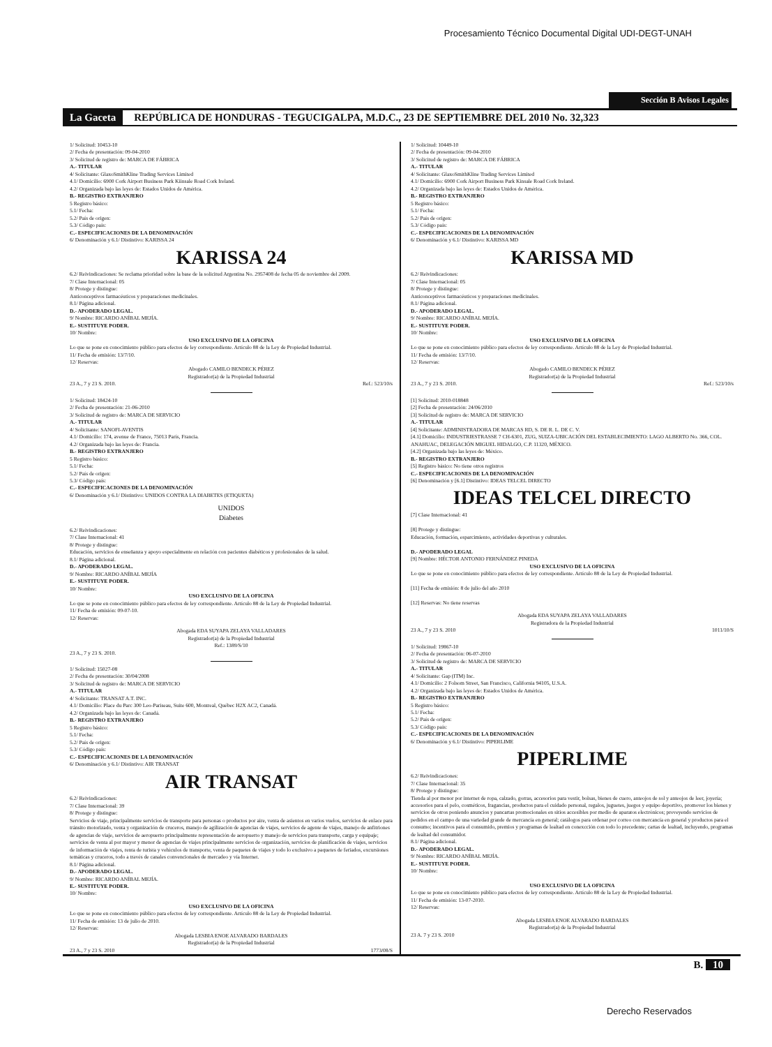Procesamiento Técnico Documental Digital UDI-DEGT-UNAH
Sección B Avisos Legales
La Gaceta REPÚBLICA DE HONDURAS - TEGUCIGALPA, M.D.C., 23 DE SEPTIEMBRE DEL 2010 No. 32,323
1/ Solicitud: 10453-10
2/ Fecha de presentación: 09-04-2010
3/ Solicitud de registro de: MARCA DE FÁBRICA
A.- TITULAR
4/ Solicitante: GlaxoSmithKline Trading Services Limited
4.1/ Domicilio: 6900 Cork Airport Business Park Kiinsale Road Cork Ireland.
4.2/ Organizada bajo las leyes de: Estados Unidos de América.
B.- REGISTRO EXTRANJERO
5 Registro básico:
5.1/ Fecha:
5.2/ País de origen:
5.3/ Código país:
C.- ESPECIFICACIONES DE LA DENOMINACIÓN
6/ Denominación y 6.1/ Distintivo: KARISSA 24
KARISSA 24
6.2/ Reivindicaciones: Se reclama prioridad sobre la base de la solicitud Argentina No. 2957408 de fecha 05 de noviembre del 2009.
7/ Clase Internacional: 05
8/ Protege y distingue:
Anticonceptivos farmacéuticos y preparaciones medicinales.
8.1/ Página adicional.
D.- APODERADO LEGAL.
9/ Nombre: RICARDO ANÍBAL MEJÍA.
E.- SUSTITUYE PODER.
10/ Nombre:
USO EXCLUSIVO DE LA OFICINA
Lo que se pone en conocimiento público para efectos de ley correspondiente. Artículo 88 de la Ley de Propiedad Industrial.
11/ Fecha de emisión: 13/7/10.
12/ Reservas:
Abogado CAMILO BENDECK PÉREZ
Registrador(a) de la Propiedad Industrial
23 A., 7 y 23 S. 2010. Ref.: 523/10/s
1/ Solicitud: 18424-10
2/ Fecha de presentación: 21-06-2010
3/ Solicitud de registro de: MARCA DE SERVICIO
A.- TITULAR
4/ Solicitante: SANOFI-AVENTIS
4.1/ Domicilio: 174, avenue de France, 75013 París, Francia.
4.2/ Organizada bajo las leyes de: Francia.
B.- REGISTRO EXTRANJERO
5 Registro básico:
5.1/ Fecha:
5.2/ País de origen:
5.3/ Código país:
C.- ESPECIFICACIONES DE LA DENOMINACIÓN
6/ Denominación y 6.1/ Distintivo: UNIDOS CONTRA LA DIABETES (ETIQUETA)
UNIDOS
Diabetes
6.2/ Reivindicaciones:
7/ Clase Internacional: 41
8/ Protege y distingue:
Educación, servicios de enseñanza y apoyo especialmente en relación con pacientes diabéticos y profesionales de la salud.
8.1/ Página adicional.
D.- APODERADO LEGAL.
9/ Nombre: RICARDO ANÍBAL MEJÍA
E.- SUSTITUYE PODER.
10/ Nombre:
USO EXCLUSIVO DE LA OFICINA
Lo que se pone en conocimiento público para efectos de ley correspondiente. Artículo 88 de la Ley de Propiedad Industrial.
11/ Fecha de emisión: 09-07-10.
12/ Reservas:
Abogada EDA SUYAPA ZELAYA VALLADARES
Registrador(a) de la Propiedad Industrial
Ref.: 1389/S/10
23 A., 7 y 23 S. 2010.
1/ Solicitud: 15027-08
2/ Fecha de presentación: 30/04/2008
3/ Solicitud de registro de: MARCA DE SERVICIO
A.- TITULAR
4/ Solicitante: TRANSAT A.T. INC.
4.1/ Domicilio: Place du Parc 300 Leo-Pariseau, Suite 600, Montreal, Québec H2X AC2, Canadá.
4.2/ Organizada bajo las leyes de: Canadá.
B.- REGISTRO EXTRANJERO
5 Registro básico:
5.1/ Fecha:
5.2/ País de origen:
5.3/ Código país:
C.- ESPECIFICACIONES DE LA DENOMINACIÓN
6/ Denominación y 6.1/ Distintivo: AIR TRANSAT
AIR TRANSAT
6.2/ Reivindicaciones:
7/ Clase Internacional: 39
8/ Protege y distingue:
Servicios de viaje, principalmente servicios de transporte para personas o productos por aire, venta de asientos en varios vuelos, servicios de enlace para tránsito motorizado, venta y organización de cruceros, manejo de agilización de agencias de viajes, servicios de agente de viajes, manejo de anfitriones de agencias de viaje, servicios de aeropuerto principalmente representación de aeropuerto y manejo de servicios para transporte, carga y equipaje; servicios de venta al por mayor y menor de agencias de viajes principalmente servicios de organización, servicios de planificación de viajes, servicios de información de viajes, renta de turista y vehículos de transporte, venta de paquetes de viajes y todo lo exclusivo a paquetes de feriados, excursiones temáticas y cruceros, todo a través de canales convencionales de mercadeo y vía Internet.
8.1/ Página adicional.
D.- APODERADO LEGAL.
9/ Nombre: RICARDO ANÍBAL MEJÍA.
E.- SUSTITUYE PODER.
10/ Nombre:
USO EXCLUSIVO DE LA OFICINA
Lo que se pone en conocimiento público para efectos de ley correspondiente. Artículo 88 de la Ley de Propiedad Industrial.
11/ Fecha de emisión: 13 de julio de 2010.
12/ Reservas:
Abogada LESBIA ENOE ALVARADO BARDALES
Registrador(a) de la Propiedad Industrial
23 A., 7 y 23 S. 2010 1773/08/S
1/ Solicitud: 10449-10
2/ Fecha de presentación: 09-04-2010
3/ Solicitud de registro de: MARCA DE FÁBRICA
A.- TITULAR
4/ Solicitante: GlaxoSmithKline Trading Services Limited
4.1/ Domicilio: 6900 Cork Airport Business Park Kinsale Road Cork Ireland.
4.2/ Organizada bajo las leyes de: Estados Unidos de América.
B.- REGISTRO EXTRANJERO
5 Registro básico:
5.1/ Fecha:
5.2/ País de origen:
5.3/ Código país:
C.- ESPECIFICACIONES DE LA DENOMINACIÓN
6/ Denominación y 6.1/ Distintivo: KARISSA MD
KARISSA MD
6.2/ Reivindicaciones:
7/ Clase Internacional: 05
8/ Protege y distingue:
Anticonceptivos farmacéuticos y preparaciones medicinales.
8.1/ Página adicional.
D.- APODERADO LEGAL.
9/ Nombre: RICARDO ANÍBAL MEJÍA.
E.- SUSTITUYE PODER.
10/ Nombre:
USO EXCLUSIVO DE LA OFICINA
Lo que se pone en conocimiento público para efectos de ley correspondiente. Artículo 88 de la Ley de Propiedad Industrial.
11/ Fecha de emisión: 13/7/10.
12/ Reservas:
Abogado CAMILO BENDECK PÉREZ
Registrador(a) de la Propiedad Industrial
23 A., 7 y 23 S. 2010. Ref.: 523/10/s
[1] Solicitud: 2010-018848
[2] Fecha de presentación: 24/06/2010
[3] Solicitud de registro de: MARCA DE SERVICIO
A.- TITULAR
[4] Solicitante: ADMINISTRADORA DE MARCAS RD, S. DE R. L. DE C. V.
[4.1] Domicilio: INDUSTRIESTRASSE 7 CH-6301, ZUG, SUIZA-UBICACIÓN DEL ESTABLECIMIENTO: LAGO ALBERTO No. 366, COL. ANAHUAC, DELEGACIÓN MIGUEL HIDALGO, C.P. 11320, MÉXICO.
[4.2] Organizada bajo las leyes de: México.
B.- REGISTRO EXTRANJERO
[5] Registro básico: No tiene otros registros
C.- ESPECIFICACIONES DE LA DENOMINACIÓN
[6] Denominación y [6.1] Distintivo: IDEAS TELCEL DIRECTO
IDEAS TELCEL DIRECTO
[7] Clase Internacional: 41
[8] Protege y distingue:
Educación, formación, esparcimiento, actividades deportivas y culturales.
D.- APODERADO LEGAL
[9] Nombre: HÉCTOR ANTONIO FERNÁNDEZ PINEDA
USO EXCLUSIVO DE LA OFICINA
Lo que se pone en conocimiento público para efectos de ley correspondiente. Artículo 88 de la Ley de Propiedad Industrial.
[11] Fecha de emisión: 8 de julio del año 2010
[12] Reservas: No tiene reservas
Abogada EDA SUYAPA ZELAYA VALLADARES
Registradora de la Propiedad Industrial
23 A., 7 y 23 S. 2010 1011/10/S
1/ Solicitud: 19867-10
2/ Fecha de presentación: 06-07-2010
3/ Solicitud de registro de: MARCA DE SERVICIO
A.- TITULAR
4/ Solicitante: Gap (ITM) Inc.
4.1/ Domicilio: 2 Folsom Street, San Francisco, California 94105, U.S.A.
4.2/ Organizada bajo las leyes de: Estados Unidos de América.
B.- REGISTRO EXTRANJERO
5 Registro básico:
5.1/ Fecha:
5.2/ País de origen:
5.3/ Código país:
C.- ESPECIFICACIONES DE LA DENOMINACIÓN
6/ Denominación y 6.1/ Distintivo: PIPERLIME
PIPERLIME
6.2/ Reivindicaciones:
7/ Clase Internacional: 35
8/ Protege y distingue:
Tienda al por menor por internet de ropa, calzado, gorras, accesorios para vestir, bolsas, bienes de cuero, anteojos de sol y anteojos de leer, joyería; accesorios para el pelo, cosméticos, fragancias, productos para el cuidado personal, regalos, juguetes, juegos y equipo deportivo, promover los bienes y servicios de otros poniendo anuncios y pancartas promocionales en sitios accesibles por medio de aparatos electrónicos; proveyendo servicios de pedidos en el campo de una variedad grande de mercancía en general; catálogos para ordenar por correo con mercancía en general y productos para el consumo; incentivos para el consumido, premios y programas de lealtad en conexcción con todo lo precedente; cartas de lealtad, incluyendo, programas de lealtad del consumidor.
8.1/ Página adicional.
D.- APODERADO LEGAL.
9/ Nombre: RICARDO ANÍBAL MEJÍA.
E.- SUSTITUYE PODER.
10/ Nombre:
USO EXCLUSIVO DE LA OFICINA
Lo que se pone en conocimiento público para efectos de ley correspondiente. Artículo 88 de la Ley de Propiedad Industrial.
11/ Fecha de emisión: 13-07-2010.
12/ Reservas:
Abogada LESBIA ENOE ALVARADO BARDALES
Registrador(a) de la Propiedad Industrial
23 A. 7 y 23 S. 2010
B. 10
Derecho Reservados